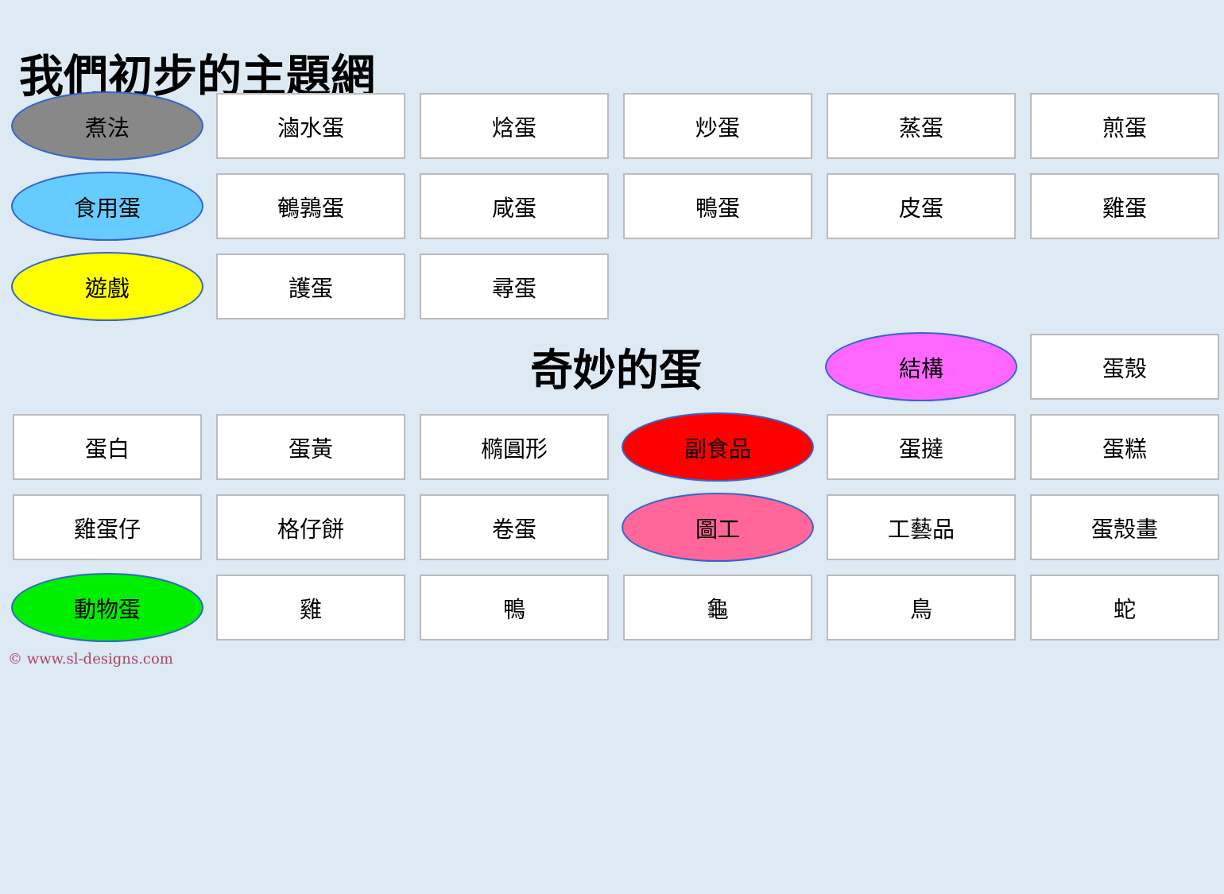我們初步的主題網
煮法
滷水蛋
焓蛋
炒蛋
蒸蛋
煎蛋
食用蛋
鵪鶉蛋
咸蛋
鴨蛋
皮蛋
雞蛋
遊戲
護蛋
尋蛋
奇妙的蛋
結構
蛋殼
蛋白
蛋黃
橢圓形
副食品
蛋撻
蛋糕
雞蛋仔
格仔餅
卷蛋
圖工
工藝品
蛋殼畫
動物蛋
雞
鴨
龜
鳥
蛇
© www.sl-designs.com